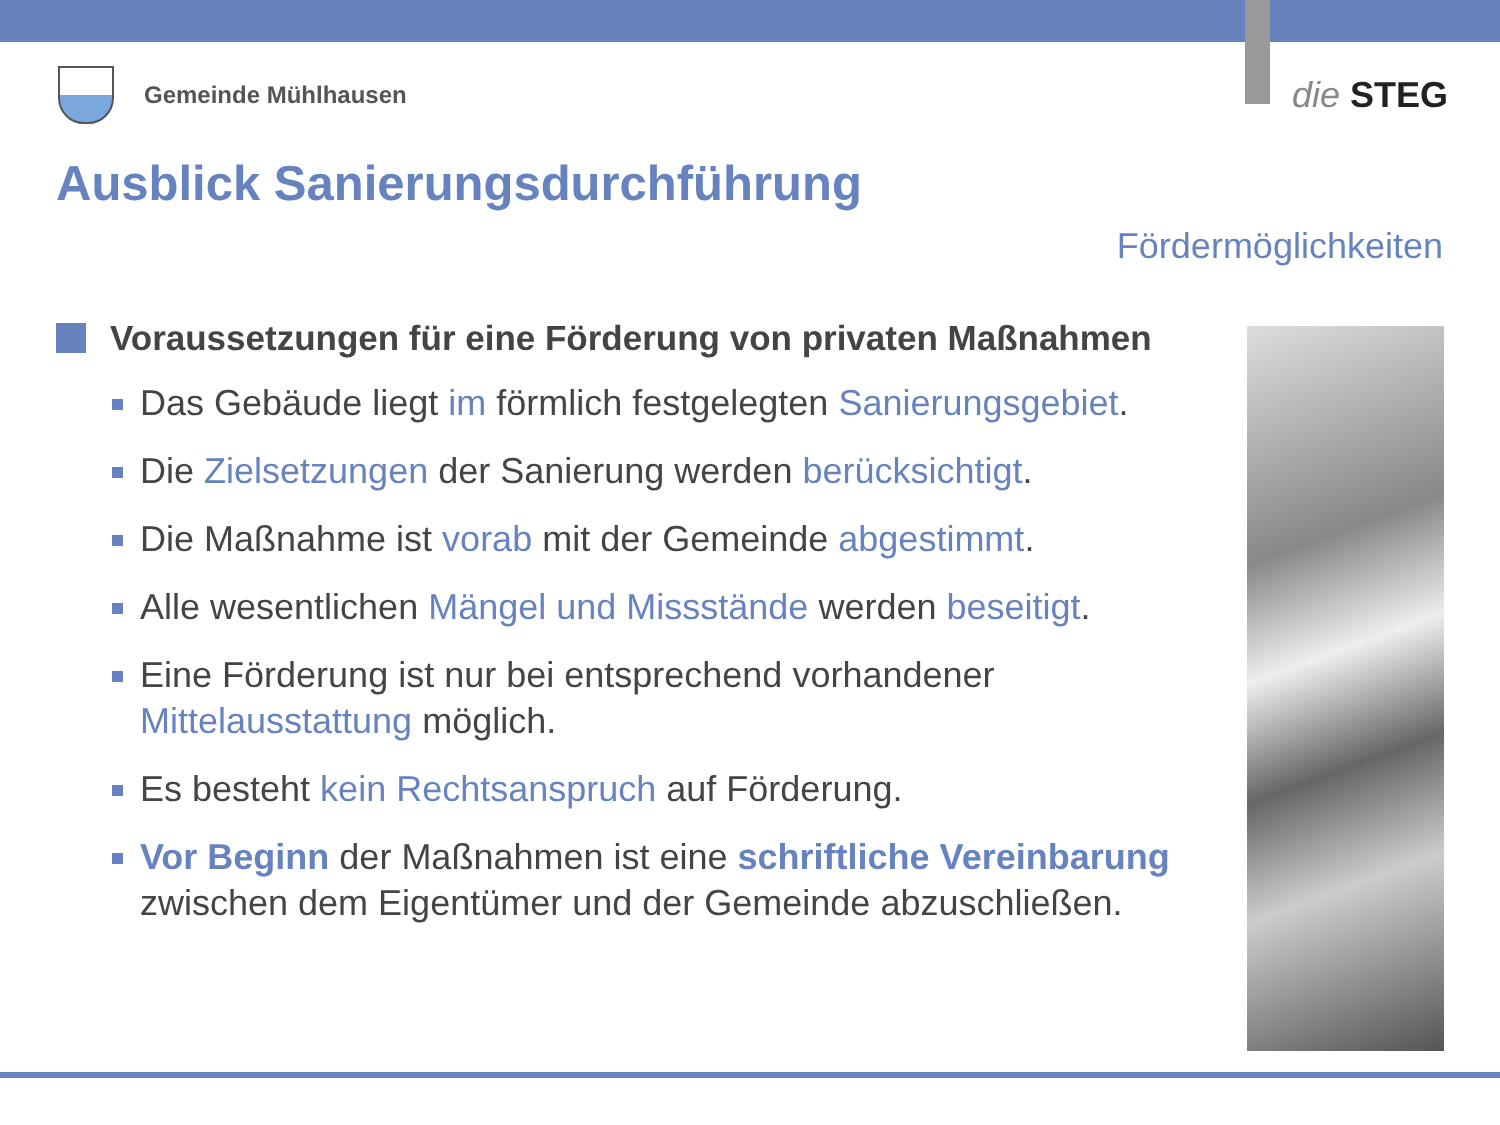Gemeinde Mühlhausen
die STEG
Ausblick Sanierungsdurchführung
Fördermöglichkeiten
Voraussetzungen für eine Förderung von privaten Maßnahmen
Das Gebäude liegt im förmlich festgelegten Sanierungsgebiet.
Die Zielsetzungen der Sanierung werden berücksichtigt.
Die Maßnahme ist vorab mit der Gemeinde abgestimmt.
Alle wesentlichen Mängel und Missstände werden beseitigt.
Eine Förderung ist nur bei entsprechend vorhandener Mittelausstattung möglich.
Es besteht kein Rechtsanspruch auf Förderung.
Vor Beginn der Maßnahmen ist eine schriftliche Vereinbarung zwischen dem Eigentümer und der Gemeinde abzuschließen.